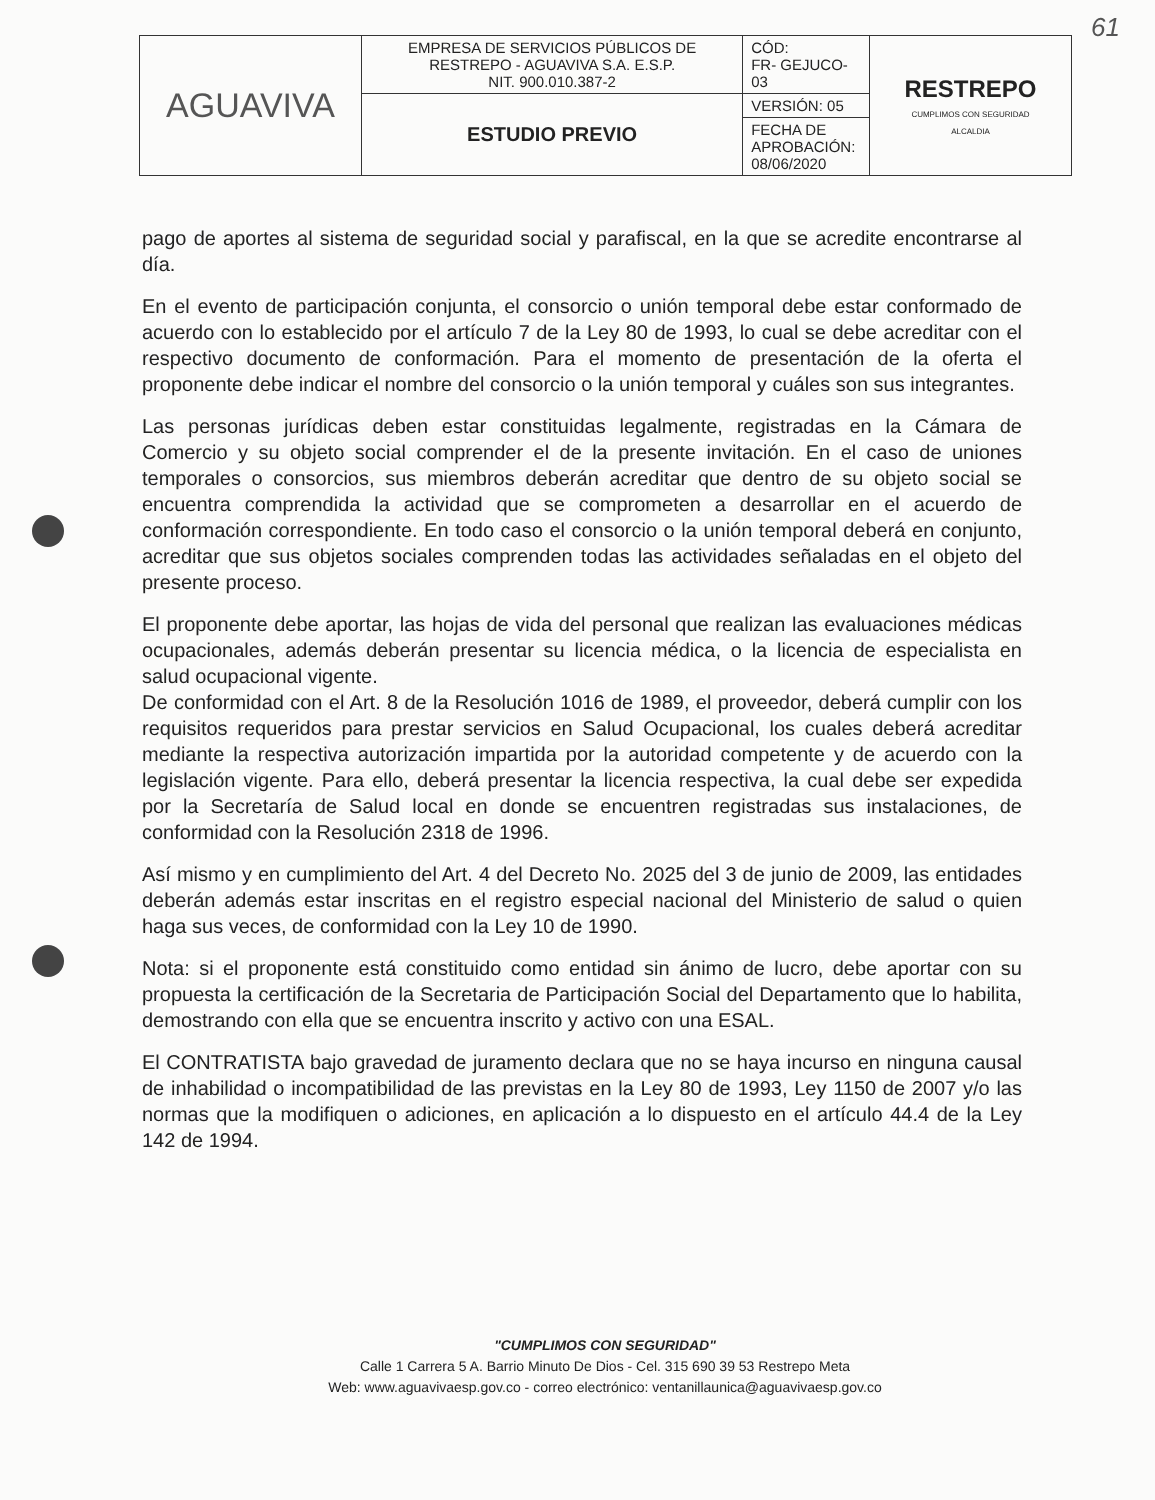61
| AGUAVIVA | EMPRESA DE SERVICIOS PÚBLICOS DE RESTREPO - AGUAVIVA S.A. E.S.P. NIT. 900.010.387-2 | CÓD: FR- GEJUCO-03 | RESTREPO CUMPLIMOS CON SEGURIDAD ALCALDIA |
| | ESTUDIO PREVIO | VERSIÓN: 05 | |
| | | FECHA DE APROBACIÓN: 08/06/2020 | |
pago de aportes al sistema de seguridad social y parafiscal, en la que se acredite encontrarse al día.
En el evento de participación conjunta, el consorcio o unión temporal debe estar conformado de acuerdo con lo establecido por el artículo 7 de la Ley 80 de 1993, lo cual se debe acreditar con el respectivo documento de conformación. Para el momento de presentación de la oferta el proponente debe indicar el nombre del consorcio o la unión temporal y cuáles son sus integrantes.
Las personas jurídicas deben estar constituidas legalmente, registradas en la Cámara de Comercio y su objeto social comprender el de la presente invitación. En el caso de uniones temporales o consorcios, sus miembros deberán acreditar que dentro de su objeto social se encuentra comprendida la actividad que se comprometen a desarrollar en el acuerdo de conformación correspondiente. En todo caso el consorcio o la unión temporal deberá en conjunto, acreditar que sus objetos sociales comprenden todas las actividades señaladas en el objeto del presente proceso.
El proponente debe aportar, las hojas de vida del personal que realizan las evaluaciones médicas ocupacionales, además deberán presentar su licencia médica, o la licencia de especialista en salud ocupacional vigente.
De conformidad con el Art. 8 de la Resolución 1016 de 1989, el proveedor, deberá cumplir con los requisitos requeridos para prestar servicios en Salud Ocupacional, los cuales deberá acreditar mediante la respectiva autorización impartida por la autoridad competente y de acuerdo con la legislación vigente. Para ello, deberá presentar la licencia respectiva, la cual debe ser expedida por la Secretaría de Salud local en donde se encuentren registradas sus instalaciones, de conformidad con la Resolución 2318 de 1996.
Así mismo y en cumplimiento del Art. 4 del Decreto No. 2025 del 3 de junio de 2009, las entidades deberán además estar inscritas en el registro especial nacional del Ministerio de salud o quien haga sus veces, de conformidad con la Ley 10 de 1990.
Nota: si el proponente está constituido como entidad sin ánimo de lucro, debe aportar con su propuesta la certificación de la Secretaria de Participación Social del Departamento que lo habilita, demostrando con ella que se encuentra inscrito y activo con una ESAL.
El CONTRATISTA bajo gravedad de juramento declara que no se haya incurso en ninguna causal de inhabilidad o incompatibilidad de las previstas en la Ley 80 de 1993, Ley 1150 de 2007 y/o las normas que la modifiquen o adiciones, en aplicación a lo dispuesto en el artículo 44.4 de la Ley 142 de 1994.
"CUMPLIMOS CON SEGURIDAD"
Calle 1 Carrera 5 A. Barrio Minuto De Dios - Cel. 315 690 39 53 Restrepo Meta
Web: www.aguavivaesp.gov.co - correo electrónico: ventanillaunica@aguavivaesp.gov.co